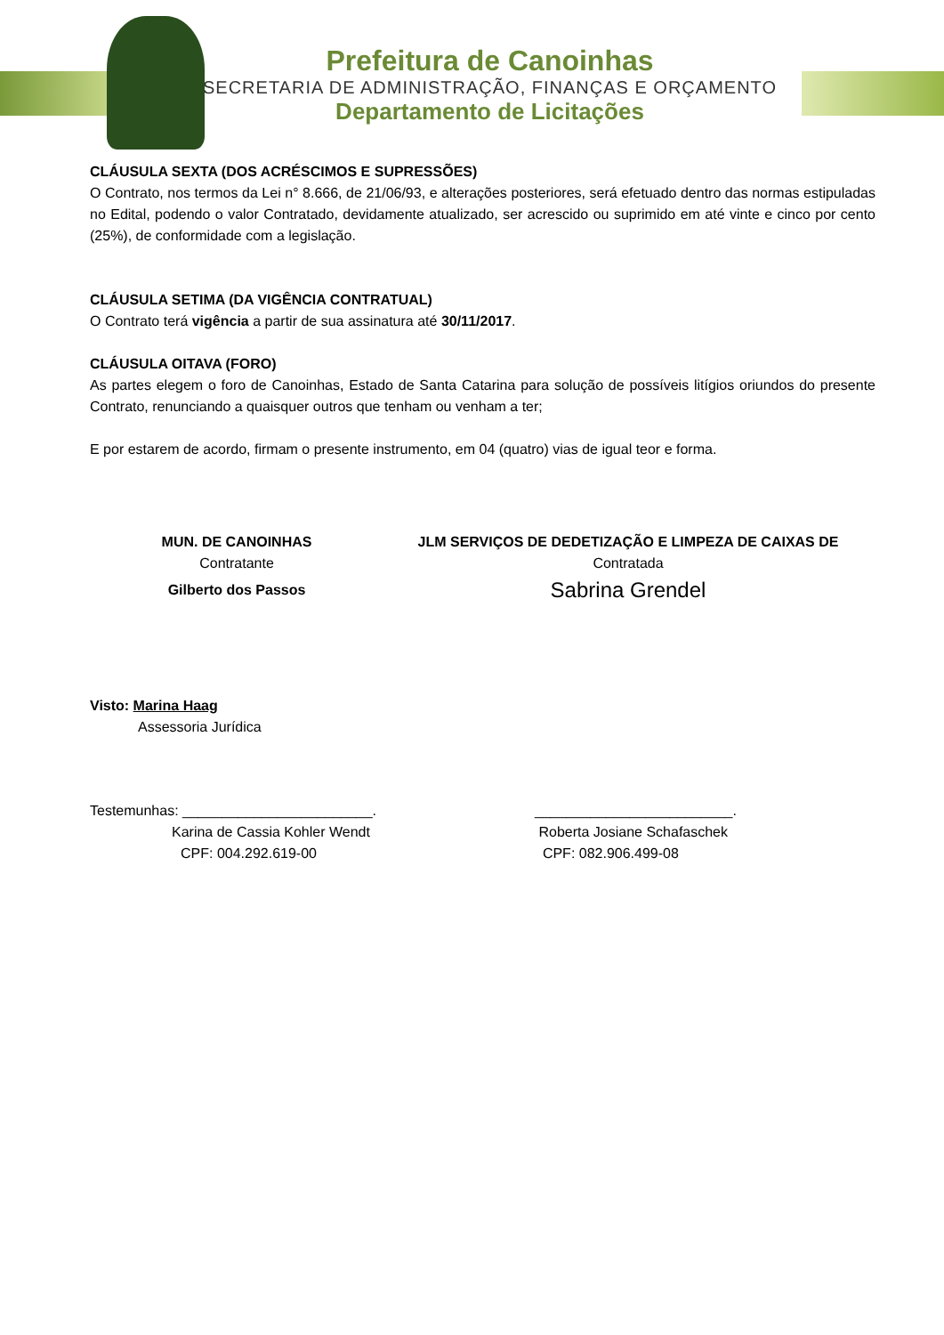Prefeitura de Canoinhas
SECRETARIA DE ADMINISTRAÇÃO, FINANÇAS E ORÇAMENTO
Departamento de Licitações
CLÁUSULA SEXTA (DOS ACRÉSCIMOS E SUPRESSÕES)
O Contrato, nos termos da Lei n° 8.666, de 21/06/93, e alterações posteriores, será efetuado dentro das normas estipuladas no Edital, podendo o valor Contratado, devidamente atualizado, ser acrescido ou suprimido em até vinte e cinco por cento (25%), de conformidade com a legislação.
CLÁUSULA SETIMA (DA VIGÊNCIA CONTRATUAL)
O Contrato terá vigência a partir de sua assinatura até 30/11/2017.
CLÁUSULA OITAVA (FORO)
As partes elegem o foro de Canoinhas, Estado de Santa Catarina para solução de possíveis litígios oriundos do presente Contrato, renunciando a quaisquer outros que tenham ou venham a ter;
E por estarem de acordo, firmam o presente instrumento, em 04 (quatro) vias de igual teor e forma.
MUN. DE CANOINHAS
Contratante
Gilberto dos Passos
JLM SERVIÇOS DE DEDETIZAÇÃO E LIMPEZA DE CAIXAS DE
Contratada
Sabrina Grendel
Visto: Marina Haag
Assessoria Jurídica
Testemunhas: ________________________.
Karina de Cassia Kohler Wendt
CPF: 004.292.619-00
_________________________.
Roberta Josiane Schafaschek
CPF: 082.906.499-08